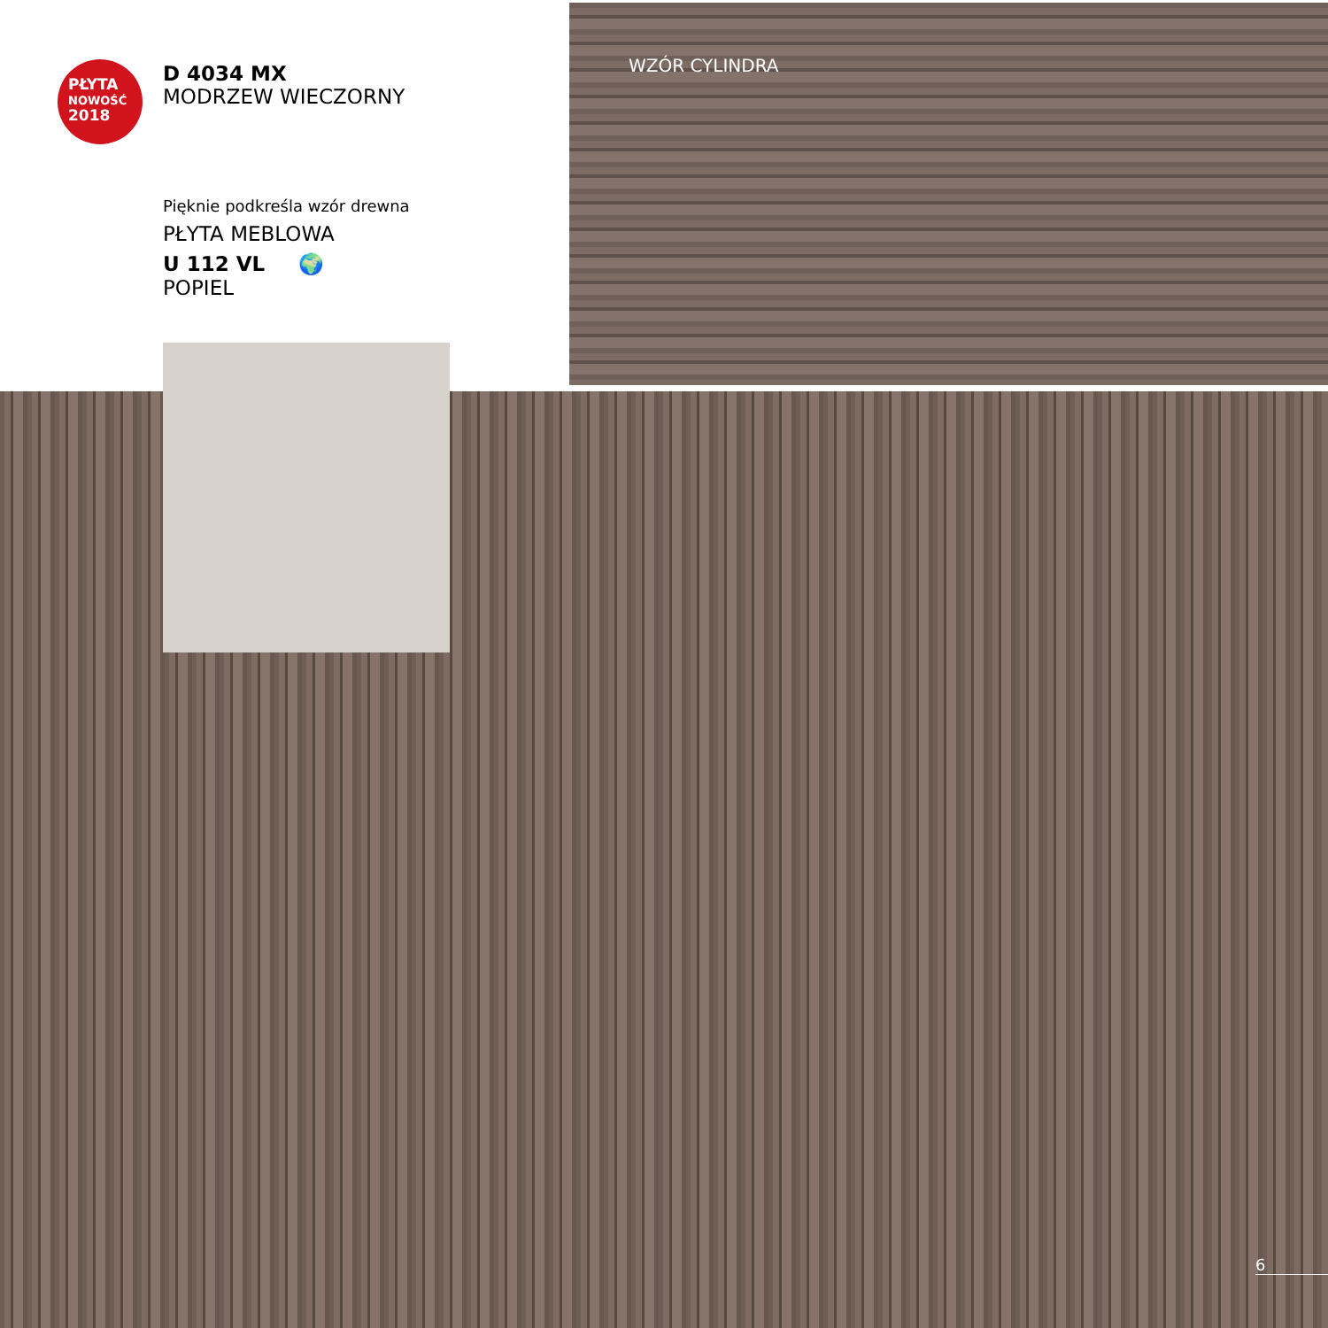PŁYTA
NOWOŚĆ
2018
D 4034 MX
MODRZEW WIECZORNY
Pięknie podkreśla wzór drewna
PŁYTA MEBLOWA
U 112 VL 🌍
POPIEL
WZÓR CYLINDRA
6